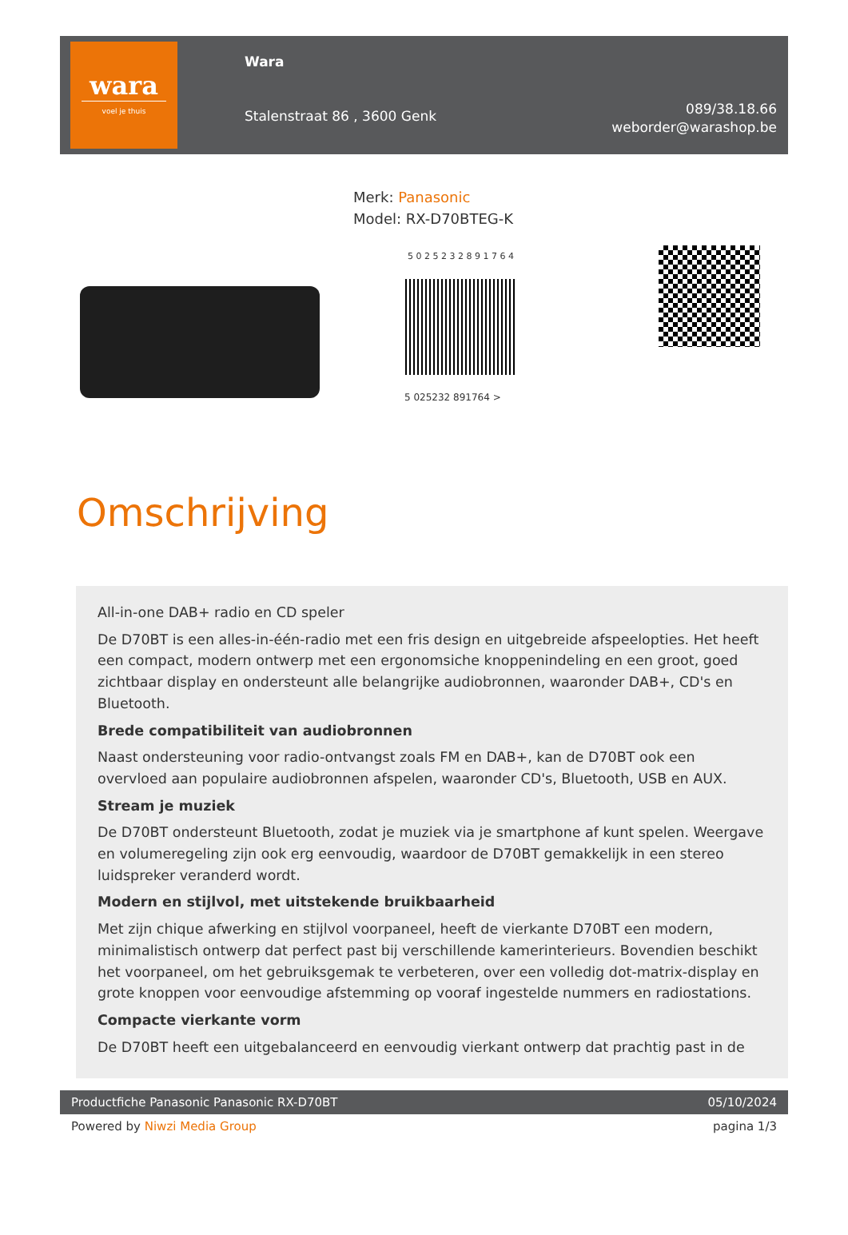wara
voel je thuis
Wara
Stalenstraat 86 , 3600 Genk
089/38.18.66
weborder@warashop.be
Merk: Panasonic
Model: RX-D70BTEG-K
5 0 2 5 2 3 2 8 9 1 7 6 4
5 025232 891764 >
Omschrijving
All-in-one DAB+ radio en CD speler
De D70BT is een alles-in-één-radio met een fris design en uitgebreide afspeelopties. Het heeft een compact, modern ontwerp met een ergonomsiche knoppenindeling en een groot, goed zichtbaar display en ondersteunt alle belangrijke audiobronnen, waaronder DAB+, CD's en Bluetooth.
Brede compatibiliteit van audiobronnen
Naast ondersteuning voor radio-ontvangst zoals FM en DAB+, kan de D70BT ook een overvloed aan populaire audiobronnen afspelen, waaronder CD's, Bluetooth, USB en AUX.
Stream je muziek
De D70BT ondersteunt Bluetooth, zodat je muziek via je smartphone af kunt spelen. Weergave en volumeregeling zijn ook erg eenvoudig, waardoor de D70BT gemakkelijk in een stereo luidspreker veranderd wordt.
Modern en stijlvol, met uitstekende bruikbaarheid
Met zijn chique afwerking en stijlvol voorpaneel, heeft de vierkante D70BT een modern, minimalistisch ontwerp dat perfect past bij verschillende kamerinterieurs. Bovendien beschikt het voorpaneel, om het gebruiksgemak te verbeteren, over een volledig dot-matrix-display en grote knoppen voor eenvoudige afstemming op vooraf ingestelde nummers en radiostations.
Compacte vierkante vorm
De D70BT heeft een uitgebalanceerd en eenvoudig vierkant ontwerp dat prachtig past in de
Productfiche Panasonic Panasonic RX-D70BT 05/10/2024
Powered by Niwzi Media Group pagina 1/3